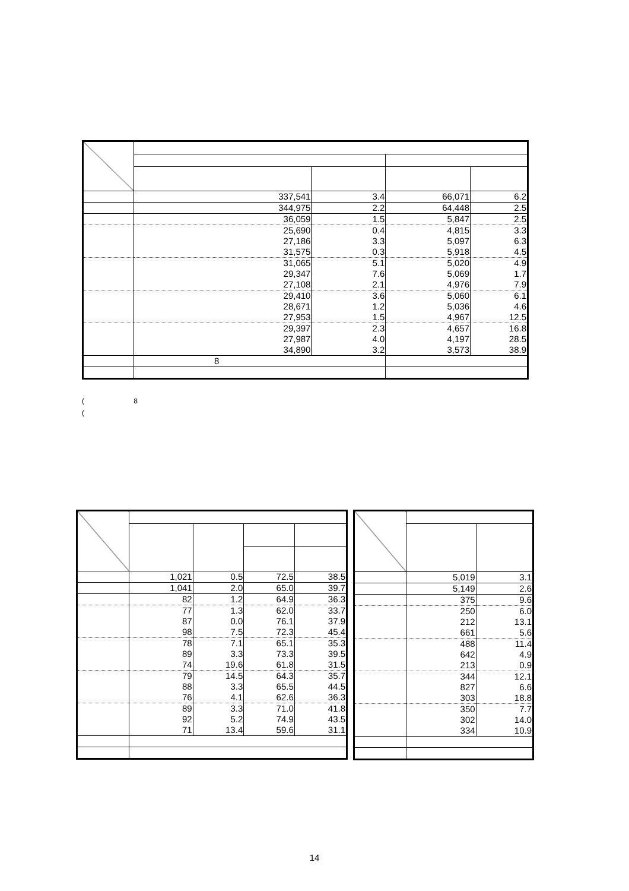| | 337,541 | 3.4 | 66,071 | 6.2 |
| | 344,975 | 2.2 | 64,448 | 2.5 |
| | 36,059 | 1.5 | 5,847 | 2.5 |
| | 25,690 | 0.4 | 4,815 | 3.3 |
| | 27,186 | 3.3 | 5,097 | 6.3 |
| | 31,575 | 0.3 | 5,918 | 4.5 |
| | 31,065 | 5.1 | 5,020 | 4.9 |
| | 29,347 | 7.6 | 5,069 | 1.7 |
| | 27,108 | 2.1 | 4,976 | 7.9 |
| | 29,410 | 3.6 | 5,060 | 6.1 |
| | 28,671 | 1.2 | 5,036 | 4.6 |
| | 27,953 | 1.5 | 4,967 | 12.5 |
| | 29,397 | 2.3 | 4,657 | 16.8 |
| | 27,987 | 4.0 | 4,197 | 28.5 |
| | 34,890 | 3.2 | 3,573 | 38.9 |
| | 8 | | | |
( 8
(
| | 1,021 | 0.5 | 72.5 | 38.5 |
| | 1,041 | 2.0 | 65.0 | 39.7 |
| | 82 | 1.2 | 64.9 | 36.3 |
| | 77 | 1.3 | 62.0 | 33.7 |
| | 87 | 0.0 | 76.1 | 37.9 |
| | 98 | 7.5 | 72.3 | 45.4 |
| | 78 | 7.1 | 65.1 | 35.3 |
| | 89 | 3.3 | 73.3 | 39.5 |
| | 74 | 19.6 | 61.8 | 31.5 |
| | 79 | 14.5 | 64.3 | 35.7 |
| | 88 | 3.3 | 65.5 | 44.5 |
| | 76 | 4.1 | 62.6 | 36.3 |
| | 89 | 3.3 | 71.0 | 41.8 |
| | 92 | 5.2 | 74.9 | 43.5 |
| | 71 | 13.4 | 59.6 | 31.1 |
| | 5,019 | 3.1 |
| | 5,149 | 2.6 |
| | 375 | 9.6 |
| | 250 | 6.0 |
| | 212 | 13.1 |
| | 661 | 5.6 |
| | 488 | 11.4 |
| | 642 | 4.9 |
| | 213 | 0.9 |
| | 344 | 12.1 |
| | 827 | 6.6 |
| | 303 | 18.8 |
| | 350 | 7.7 |
| | 302 | 14.0 |
| | 334 | 10.9 |
14